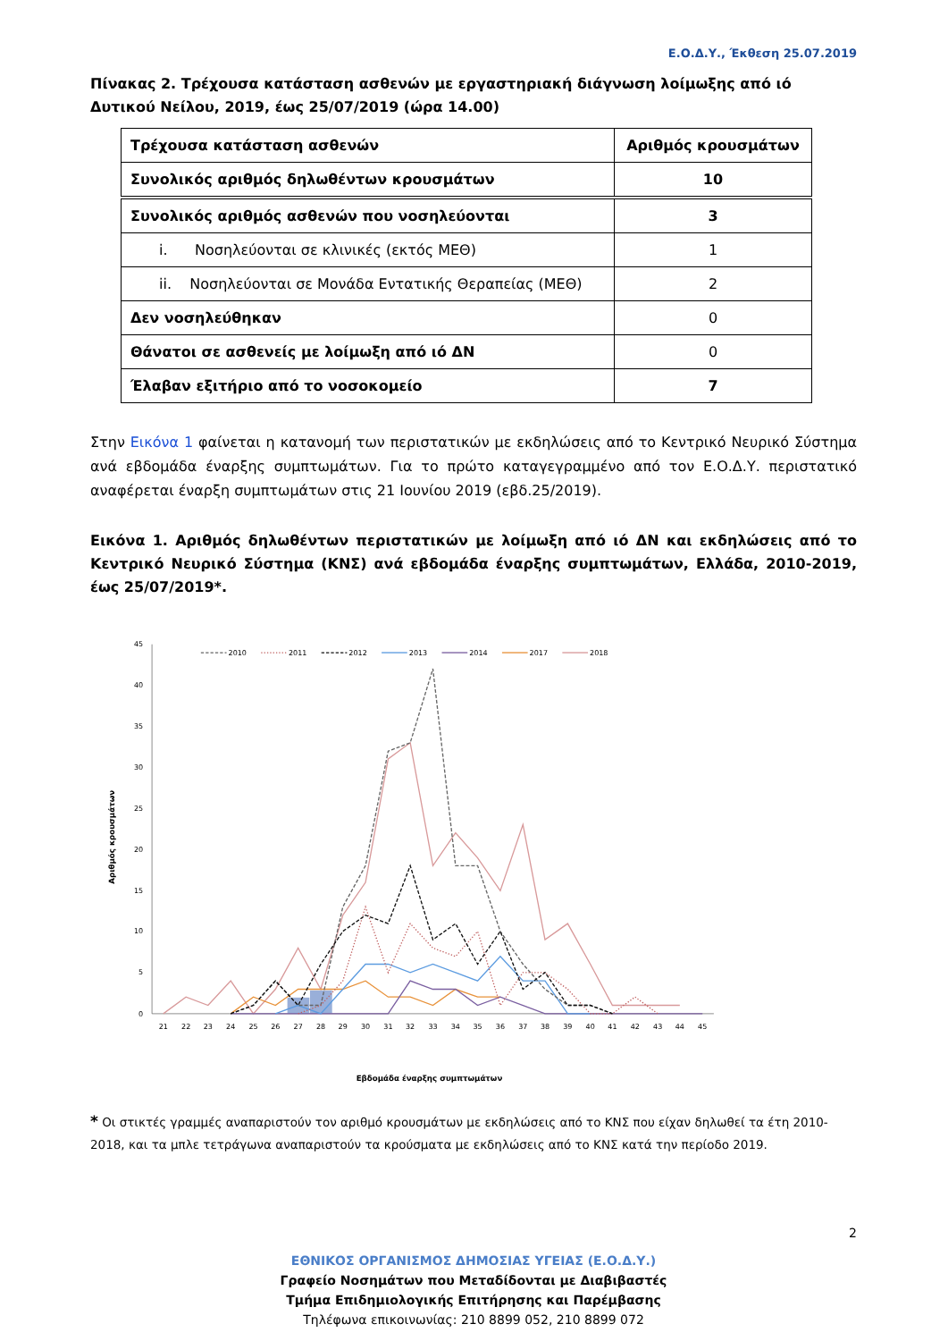Ε.Ο.Δ.Υ., Έκθεση 25.07.2019
Πίνακας 2. Τρέχουσα κατάσταση ασθενών με εργαστηριακή διάγνωση λοίμωξης από ιό Δυτικού Νείλου, 2019, έως 25/07/2019 (ώρα 14.00)
| Τρέχουσα κατάσταση ασθενών | Αριθμός κρουσμάτων |
| --- | --- |
| Συνολικός αριθμός δηλωθέντων κρουσμάτων | 10 |
| Συνολικός αριθμός ασθενών που νοσηλεύονται | 3 |
| i. Νοσηλεύονται σε κλινικές (εκτός ΜΕΘ) | 1 |
| ii. Νοσηλεύονται σε Μονάδα Εντατικής Θεραπείας (ΜΕΘ) | 2 |
| Δεν νοσηλεύθηκαν | 0 |
| Θάνατοι σε ασθενείς με λοίμωξη από ιό ΔΝ | 0 |
| Έλαβαν εξιτήριο από το νοσοκομείο | 7 |
Στην Εικόνα 1 φαίνεται η κατανομή των περιστατικών με εκδηλώσεις από το Κεντρικό Νευρικό Σύστημα ανά εβδομάδα έναρξης συμπτωμάτων. Για το πρώτο καταγεγραμμένο από τον Ε.Ο.Δ.Υ. περιστατικό αναφέρεται έναρξη συμπτωμάτων στις 21 Ιουνίου 2019 (εβδ.25/2019).
Εικόνα 1. Αριθμός δηλωθέντων περιστατικών με λοίμωξη από ιό ΔΝ και εκδηλώσεις από το Κεντρικό Νευρικό Σύστημα (ΚΝΣ) ανά εβδομάδα έναρξης συμπτωμάτων, Ελλάδα, 2010-2019, έως 25/07/2019*.
0
5
10
15
20
25
30
35
40
45
21
22
23
24
25
26
27
28
29
30
31
32
33
34
35
36
37
38
39
40
41
42
43
44
45
Αριθμός κρουσμάτων
Εβδομάδα έναρξης συμπτωμάτων
2010
2011
2012
2013
2014
2017
2018
* Οι στικτές γραμμές αναπαριστούν τον αριθμό κρουσμάτων με εκδηλώσεις από το ΚΝΣ που είχαν δηλωθεί τα έτη 2010-2018, και τα μπλε τετράγωνα αναπαριστούν τα κρούσματα με εκδηλώσεις από το ΚΝΣ κατά την περίοδο 2019.
2
ΕΘΝΙΚΟΣ ΟΡΓΑΝΙΣΜΟΣ ΔΗΜΟΣΙΑΣ ΥΓΕΙΑΣ (Ε.Ο.Δ.Υ.)
Γραφείο Νοσημάτων που Μεταδίδονται με Διαβιβαστές
Τμήμα Επιδημιολογικής Επιτήρησης και Παρέμβασης
Τηλέφωνα επικοινωνίας: 210 8899 052, 210 8899 072